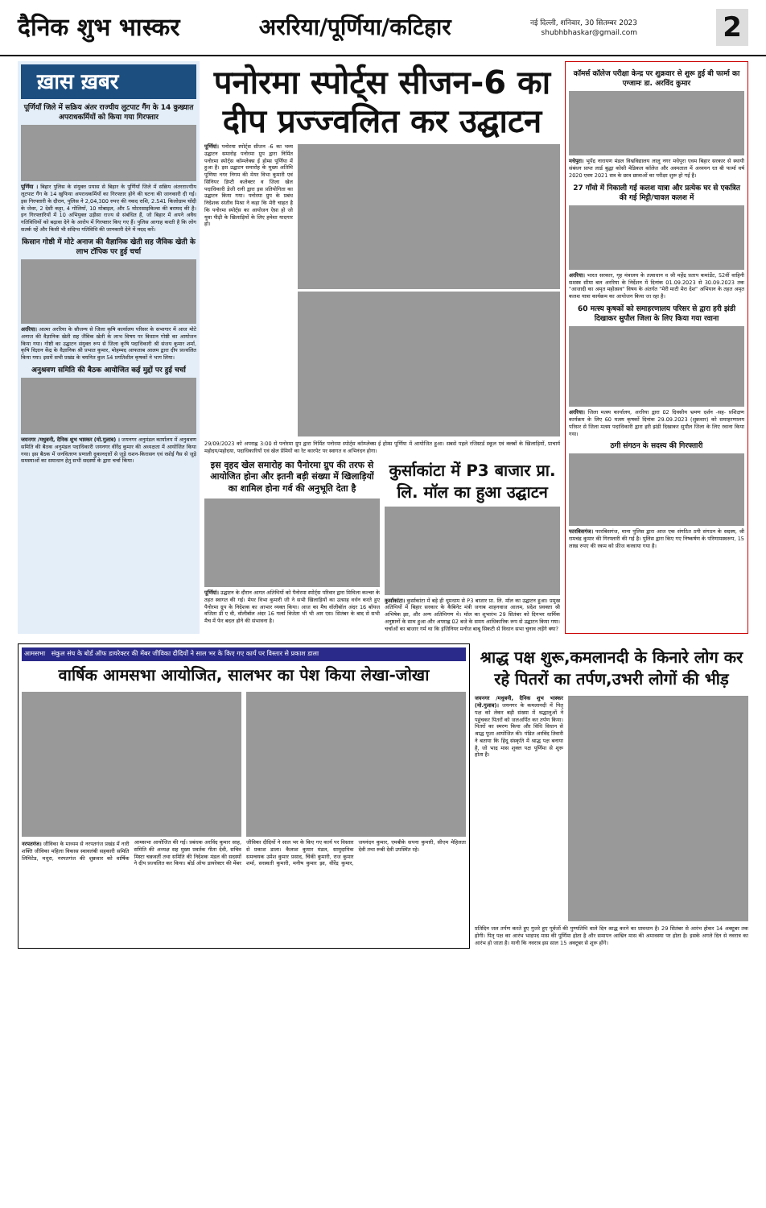दैनिक शुभ भास्कर अररिया/पूर्णिया/कटिहार
नई दिल्ली, शनिवार, 30 सितम्बर 2023
shubhbhaskar@gmail.com
2
ख़ास ख़बर
पूर्णियाँ जिले में सक्रिय अंतर राज्यीय लुटपाट गैंग के 14 कुख्यात अपराधकर्मियों को किया गया गिरफ्तार
पूर्णिया । बिहार पुलिस के संयुक्त प्रयास से बिहार के पूर्णियाँ जिले में सक्रिय अंतरराज्यीय लूटपाट गैंग के 14 खुफिया अपराधकर्मियों का गिरफ्तार होने की घटना की जानकारी दी गई। इस गिरफ्तारी के दौरान, पुलिस ने 2,04,300 रुपए की नकद राशि, 2.541 किलोग्राम चाँदी के जेवर, 2 देशी कट्टा, 4 गोलियाँ, 10 मोबाइल, और 5 मोटरसाइकिल्स की बरामद की है। इन गिरफ्तारियों में 10 अभियुक्त उड़ीसा राज्य से संबंधित हैं, जो बिहार में अपने अवैध गतिविधियों को बढ़ावा देने के आरोप में गिरफ्तार किए गए हैं। पुलिस आगाह करती है कि लोग सतर्क रहें और किसी भी संदिग्ध गतिविधि की जानकारी देने में मदद करें।
किसान गोष्ठी में मोटे अनाज की वैज्ञानिक खेती सह जैविक खेती के लाभ टॉपिक पर हुई चर्चा
अररिया। आत्मा अररिया के सौजन्य से जिला कृषि कार्यालय परिसर के सभागार में आज मोटे अनाज की वैज्ञानिक खेती सह जैविक खेती के लाभ विषय पर किसान गोष्ठी का आयोजन किया गया। गोष्ठी का उद्घाटन संयुक्त रूप से जिला कृषि पदाधिकारी श्री संजय कुमार शर्मा, कृषि विज्ञान केंद्र के वैज्ञानिक श्री प्रभात कुमार, मोहम्मद आफताब आलम द्वारा दीप प्रज्वलित किया गया। इसमें सभी प्रखंड के चयनित कुल 54 प्रगतिशील कृषकों ने भाग लिया।
अनुश्रवण समिति की बैठक आयोजित कई मुद्दों पर हुई चर्चा
जयनगर /मधुबनी, दैनिक शुभ भास्कर (मो.गुलाब) । जयनगर अनुमंडल कार्यालय में अनुश्रवण समिति की बैठक अनुमंडल पदाधिकारी जयनगर वीरेंद्र कुमार की अध्यक्षता में आयोजित किया गया। इस बैठक में जनवितरण प्रणाली दुकानदारों से जुड़े राशन-किरासन एवं रसोई गैस से जुड़े समस्याओं का समाधान हेतु सभी सदस्यों के द्वारा चर्चा किया।
पनोरमा स्पोर्ट्स सीजन-6 का दीप प्रज्ज्वलित कर उद्घाटन
पूर्णियां। पनोरमा स्पोर्ट्स सीजन -6 का भव्य उद्घाटन समारोह पनोरमा ग्रुप द्वारा निर्मित पनोरमा स्पोर्ट्स कॉम्प्लेक्स ई होम्स पूर्णिया में हुआ है। इस उद्घाटन समारोह के मुख्य अतिथि पूणिया नगर निगम की मेयर विभा कुमारी एवं सिनियर डिप्टी कलेक्टर व जिला खेल पदाधिकारी डेजी रानी द्वारा इस प्रतियोगिता का उद्घाटन किया गया। पनोरमा ग्रुप के प्रबंध निदेशक संजीव मिश्रा ने कहा कि मेरी चाहत है कि पनोरमा स्पोर्ट्स का आयोजन ऐसा हो जो युवा पीढ़ी के खिलाड़ियों के लिए हमेशा यादगार हो।
29/09/2023 को अपराह्न 3:00 से पनोरमा ग्रुप द्वारा निर्मित पनोरमा स्पोर्ट्स कॉम्प्लेक्स ई होम्स पूर्णिया में आयोजित हुआ। सबसे पहले रजिस्टर्ड स्कूल एवं क्लबों के खिलाड़ियों, प्राचार्य महोदय/महोदया, पदाधिकारियों एवं खेल प्रेमियों का रेट कारपेट पर स्वागत व अभिनंदन होगा।
इस वृहद खेल समारोह का पैनोरमा ग्रुप की तरफ से आयोजित होना और इतनी बड़ी संख्या में खिलाड़ियों का शामिल होना गर्व की अनुभूति देता है
पूर्णियां। उद्घाटन के दौरान आगत अतिथियों को पैनोरमा स्पोर्ट्स परिवार द्वारा मिथिला कल्चर के तहत स्वागत की गई। मेयर विभा कुमारी जी ने सभी खिलाड़ियों का उत्साह वर्धन करते हुए पैनोरमा ग्रुप के निदेशक का आभार व्यक्त किया। आज का मैच वॉलीबॉल अंदर 16 बॉयज वजिता डी ए वी, वॉलीबॉल अंदर 16 गर्ल्स विजेता भी भी आर एस। सितंबर के बाद से सभी मैच में फेर बदल होने की संभावना है।
कुर्साकांटा में P3 बाजार प्रा. लि. मॉल का हुआ उद्घाटन
कुर्साकांटा। कुर्साकांटा में बड़े ही धूमधाम से P3 बाजार प्रा. लि. मॉल का उद्घाटन हुआ। प्रमुख अतिथियों में बिहार सरकार के कैबिनेट मंत्री जनाब शाहनवाज आलम, प्रदेश प्रवक्ता श्री अभिषेक झा, और अन्य अतिथिगण थे। मॉल का शुभारंभ 29 सितंबर को दिनभर धार्मिक अनुष्ठानों के साथ हुआ और अपराह्न 02 बजे के समय आधिकारिक रूप से उद्घाटन किया गया। चर्चाओं का बाजार गर्म था कि इंजिनियर मनोज बाबू सिकटी से विधान सभा चुनाव लड़ेंगे क्या?
कॉमर्स कॉलेज परीक्षा केन्द्र पर शुक्रवार से शुरू हुई बी फार्मा का एग्जामः डा. अरविंद कुमार
मधेपुरा। भूपेंद्र नारायण मंडल विश्वविद्यालय लालू नगर मधेपुरा एवम बिहार सरकार से स्थायी संबंधन प्राप्त लार्ड बुद्धा कोसी मेडिकल कॉलेज और अस्पताल में अध्ययन रत बी फार्मा वर्ष 2020 एवम 2021 सत्र के छात्र छात्राओं का परीक्षा शुरू हो गई है।
27 गाँवो में निकाली गई कलश यात्रा और प्रत्येक घर से एकत्रित की गई मिट्टी/चावल कलश में
अररिया। भारत सरकार, गृह मंत्रालय के तत्वाधान व श्री महेंद्र प्रताप कमांडेंट, 52वीं वाहिनी सशस्त्र सीमा बल अररिया के निर्देशन में दिनांक 01.09.2023 से 30.09.2023 तक "आजादी का अमृत महोत्सव" विषय के अंतर्गत "मेरी माटी मेरा देश" अभियान के तहत अमृत कलश यात्रा कार्यक्रम का आयोजन किया जा रहा है।
60 मत्स्य कृषकों को समाहरणालय परिसर से द्वारा हरी झंडी दिखाकर सुपौल जिला के लिए किया गया रवाना
अररिया। जिला मत्स्य कार्यालय, अररिया द्वारा 02 दिवसीय भ्रमण दर्शन -सह- प्रशिक्षण कार्यक्रम के लिए 60 मत्स्य कृषकों दिनांक 29.09.2023 (शुक्रवार) को समाहरणालय परिसर से जिला मत्स्य पदाधिकारी द्वारा हरी झंडी दिखाकर सुपौल जिला के लिए रवाना किया गया।
ठगी संगठन के सदस्य की गिरफ्तारी
फारबिसगंज। फारबिसगंज, थाना पुलिस द्वारा आज एक संगठित ठगी संगठन के सदस्य, श्री रामचंद्र कुमार की गिरफ्तारी की गई है। पुलिस द्वारा किए गए निष्कर्षण के परिणामस्वरूप, 15 लाख रुपए की रकम को फ्रीज करवाया गया है।
आमसभा संकुल संघ के बोर्ड ऑफ डायरेक्टर की मेंबर जीविका दीदियों ने साल भर के किए गए कार्य पर विस्तार से प्रकाश डाला
वार्षिक आमसभा आयोजित, सालभर का पेश किया लेखा-जोखा
नरपतगंज। जीविका के माध्यम से नरपतगंज प्रखंड में नारी शक्ति जीविका महिला विकास स्वावलंबी सहकारी समिति लिमिटेड, मधुरा, नरपतगंज की शुक्रवार को वार्षिक आमसभा आयोजित की गई। प्रबंधक अरविंद कुमार साह, समिति की अध्यक्ष सह मुख्य प्रवर्तक गीता देवी, सचिव मिस्टा चक्रवर्ती तथा समिति की निदेशक मंडल की सदस्यों ने दीप प्रज्वलित कर किया। बोर्ड ऑफ डायरेक्टर की मेंबर जीविका दीदियों ने साल भर के किए गए कार्य पर विस्तार से प्रकाश डाला। कैलाश कुमार मंडल, सामुदायिक समन्वयक उमेश कुमार प्रसाद, चिंकी कुमारी, राज कुमार शर्मा, सरस्वती कुमारी, मनीष कुमार झा, वीरेंद्र कुमार, जयनंदन कुमार, एमबीके सपना कुमारी, सीएम मेहिलता देवी तथा रूबी देवी उपस्थित रहे।
श्राद्ध पक्ष शुरू,कमलानदी के किनारे लोग कर रहे पितरों का तर्पण,उभरी लोगों की भीड़
जयनगर /मधुबनी, दैनिक शुभ भास्कर (मो.गुलाब)। जयनगर के कमलानदी में पितृ पक्ष को लेकर बड़ी संख्या में श्रद्धालुओं ने पहुंचकर पितरों को जलअर्पित कर तर्पण किया। पितरों का स्मरण किया और विधि विधान से श्राद्ध पूजा आयोजित की। पंडित अरविंद तिवारी ने बताया कि हिंदू संस्कृति में श्राद्ध पक्ष बनाया है, जो भाद्र मास शुक्ल पक्ष पूर्णिमा से शुरू होता है।
प्रतिदिन जल तर्पण करते हुए गुजरे हुए पूर्वजों की पुण्यतिथि वाले दिन श्राद्ध करने का प्रावधान है। 29 सितंबर से आरंभ होकर 14 अक्टूबर तक होगी। पितृ पक्ष का आरंभ भाद्रपद मास की पूर्णिमा होता है और समापन आश्विन मास की अमावस्या पर होता है। इसके अगले दिन से नवरात्र का आरंभ हो जाता है। यानी कि नवरात्र इस साल 15 अक्टूबर से शुरू होंगे।